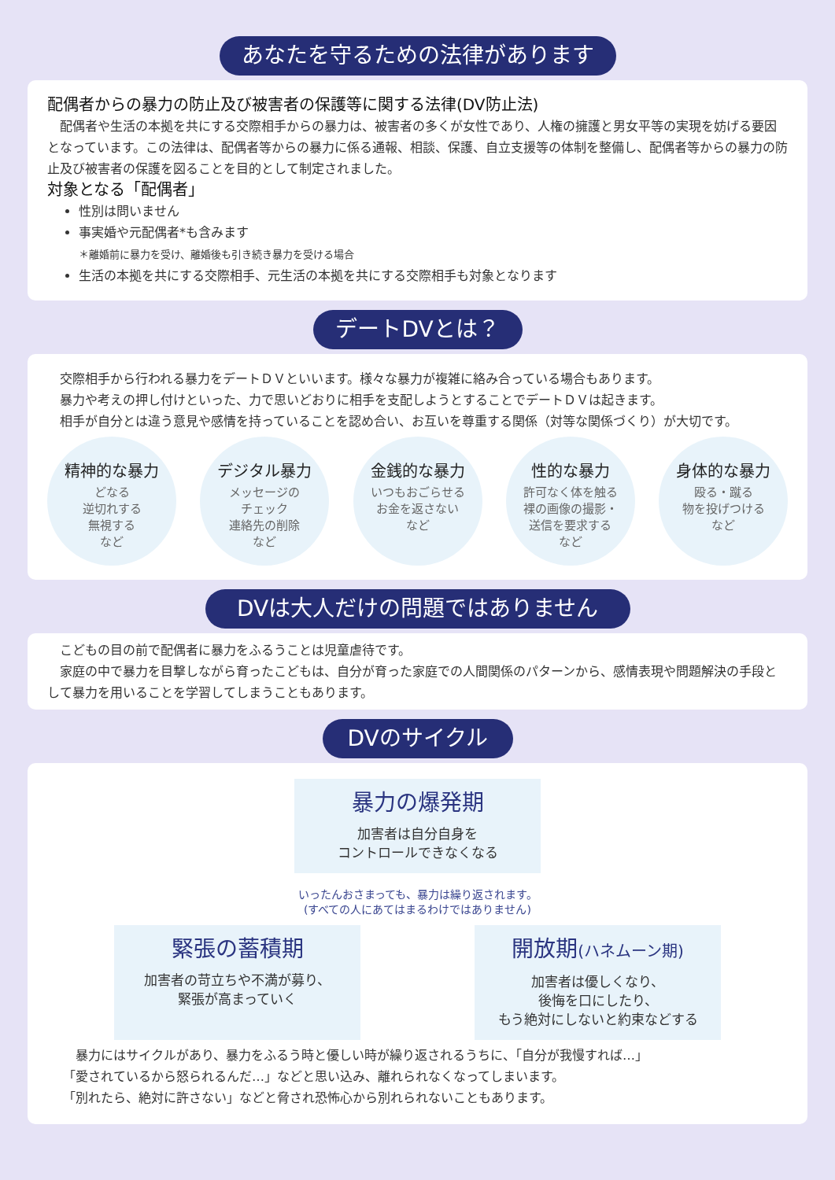あなたを守るための法律があります
配偶者からの暴力の防止及び被害者の保護等に関する法律(DV防止法)
配偶者や生活の本拠を共にする交際相手からの暴力は、被害者の多くが女性であり、人権の擁護と男女平等の実現を妨げる要因となっています。この法律は、配偶者等からの暴力に係る通報、相談、保護、自立支援等の体制を整備し、配偶者等からの暴力の防止及び被害者の保護を図ることを目的として制定されました。
対象となる「配偶者」
性別は問いません
事実婚や元配偶者*も含みます
＊離婚前に暴力を受け、離婚後も引き続き暴力を受ける場合
生活の本拠を共にする交際相手、元生活の本拠を共にする交際相手も対象となります
デートDVとは？
交際相手から行われる暴力をデートＤＶといいます。様々な暴力が複雑に絡み合っている場合もあります。
暴力や考えの押し付けといった、力で思いどおりに相手を支配しようとすることでデートＤＶは起きます。
相手が自分とは違う意見や感情を持っていることを認め合い、お互いを尊重する関係（対等な関係づくり）が大切です。
精神的な暴力
どなる
逆切れする
無視する
など
デジタル暴力
メッセージの
チェック
連絡先の削除
など
金銭的な暴力
いつもおごらせる
お金を返さない
など
性的な暴力
許可なく体を触る
裸の画像の撮影・
送信を要求する
など
身体的な暴力
殴る・蹴る
物を投げつける
など
DVは大人だけの問題ではありません
こどもの目の前で配偶者に暴力をふるうことは児童虐待です。
家庭の中で暴力を目撃しながら育ったこどもは、自分が育った家庭での人間関係のパターンから、感情表現や問題解決の手段として暴力を用いることを学習してしまうこともあります。
DVのサイクル
暴力の爆発期
加害者は自分自身を
コントロールできなくなる
いったんおさまっても、暴力は繰り返されます。
(すべての人にあてはまるわけではありません)
緊張の蓄積期
加害者の苛立ちや不満が募り、
緊張が高まっていく
開放期(ハネムーン期)
加害者は優しくなり、
後悔を口にしたり、
もう絶対にしないと約束などする
暴力にはサイクルがあり、暴力をふるう時と優しい時が繰り返されるうちに、「自分が我慢すれば…」
「愛されているから怒られるんだ…」などと思い込み、離れられなくなってしまいます。
「別れたら、絶対に許さない」などと脅され恐怖心から別れられないこともあります。